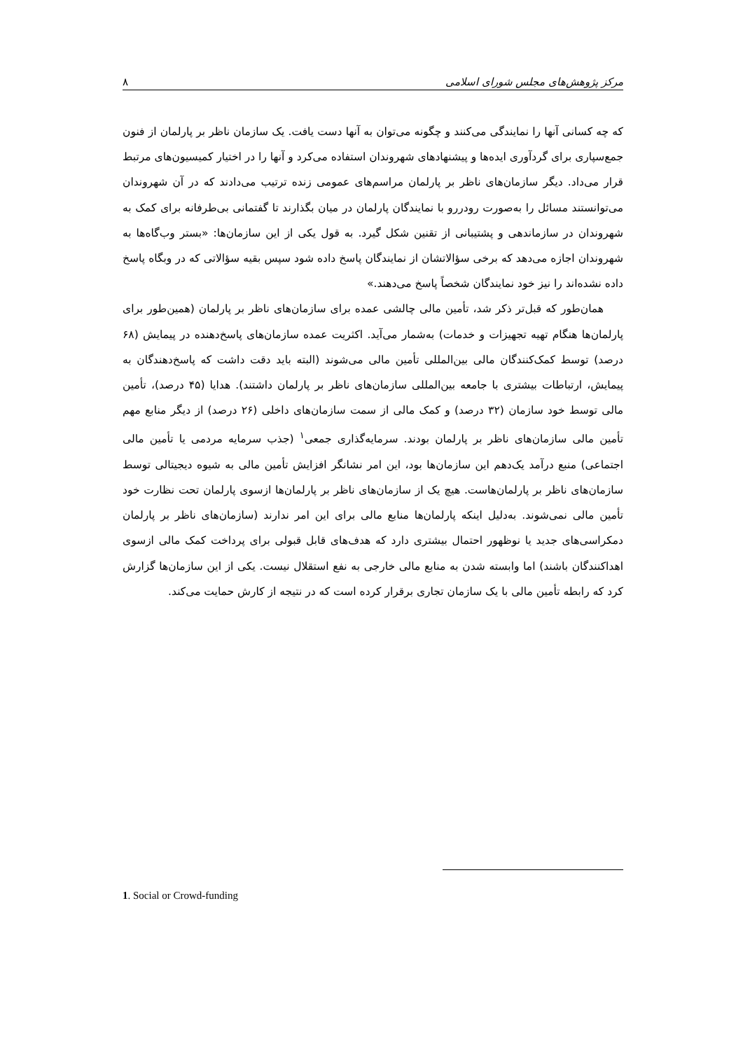مرکز پژوهش‌های مجلس شورای اسلامی ۸
که چه کسانی آنها را نمایندگی می‌کنند و چگونه می‌توان به آنها دست یافت. یک سازمان ناظر بر پارلمان از فنون جمع‌سپاری برای گردآوری ایده‌ها و پیشنهادهای شهروندان استفاده می‌کرد و آنها را در اختیار کمیسیون‌های مرتبط قرار می‌داد. دیگر سازمان‌های ناظر بر پارلمان مراسم‌های عمومی زنده ترتیب می‌دادند که در آن شهروندان می‌توانستند مسائل را به‌صورت رودررو با نمایندگان پارلمان در میان بگذارند تا گفتمانی بی‌طرفانه برای کمک به شهروندان در سازماندهی و پشتیبانی از تقنین شکل گیرد. به قول یکی از این سازمان‌ها: «بستر وب‌گاه‌ها به شهروندان اجازه می‌دهد که برخی سؤالاتشان از نمایندگان پاسخ داده شود سپس بقیه سؤالاتی که در وبگاه پاسخ داده نشده‌اند را نیز خود نمایندگان شخصاً پاسخ می‌دهند.»
همان‌طور که قبل‌تر ذکر شد، تأمین مالی چالشی عمده برای سازمان‌های ناظر بر پارلمان (همین‌طور برای پارلمان‌ها هنگام تهیه تجهیزات و خدمات) به‌شمار می‌آید. اکثریت عمده سازمان‌های پاسخ‌دهنده در پیمایش (۶۸ درصد) توسط کمک‌کنندگان مالی بین‌المللی تأمین مالی می‌شوند (البته باید دقت داشت که پاسخ‌دهندگان به پیمایش، ارتباطات بیشتری با جامعه بین‌المللی سازمان‌های ناظر بر پارلمان داشتند). هدایا (۴۵ درصد)، تأمین مالی توسط خود سازمان (۳۲ درصد) و کمک مالی از سمت سازمان‌های داخلی (۲۶ درصد) از دیگر منابع مهم تأمین مالی سازمان‌های ناظر بر پارلمان بودند. سرمایه‌گذاری جمعی<sup>۱</sup> (جذب سرمایه مردمی یا تأمین مالی اجتماعی) منبع درآمد یک‌دهم این سازمان‌ها بود، این امر نشانگر افزایش تأمین مالی به شیوه دیجیتالی توسط سازمان‌های ناظر بر پارلمان‌هاست. هیچ یک از سازمان‌های ناظر بر پارلمان‌ها ازسوی پارلمان تحت نظارت خود تأمین مالی نمی‌شوند. به‌دلیل اینکه پارلمان‌ها منابع مالی برای این امر ندارند (سازمان‌های ناظر بر پارلمان دمکراسی‌های جدید یا نوظهور احتمال بیشتری دارد که هدف‌های قابل قبولی برای پرداخت کمک مالی ازسوی اهداکنندگان باشند) اما وابسته شدن به منابع مالی خارجی به نفع استقلال نیست. یکی از این سازمان‌ها گزارش کرد که رابطه تأمین مالی با یک سازمان تجاری برقرار کرده است که در نتیجه از کارش حمایت می‌کند.
1. Social or Crowd-funding